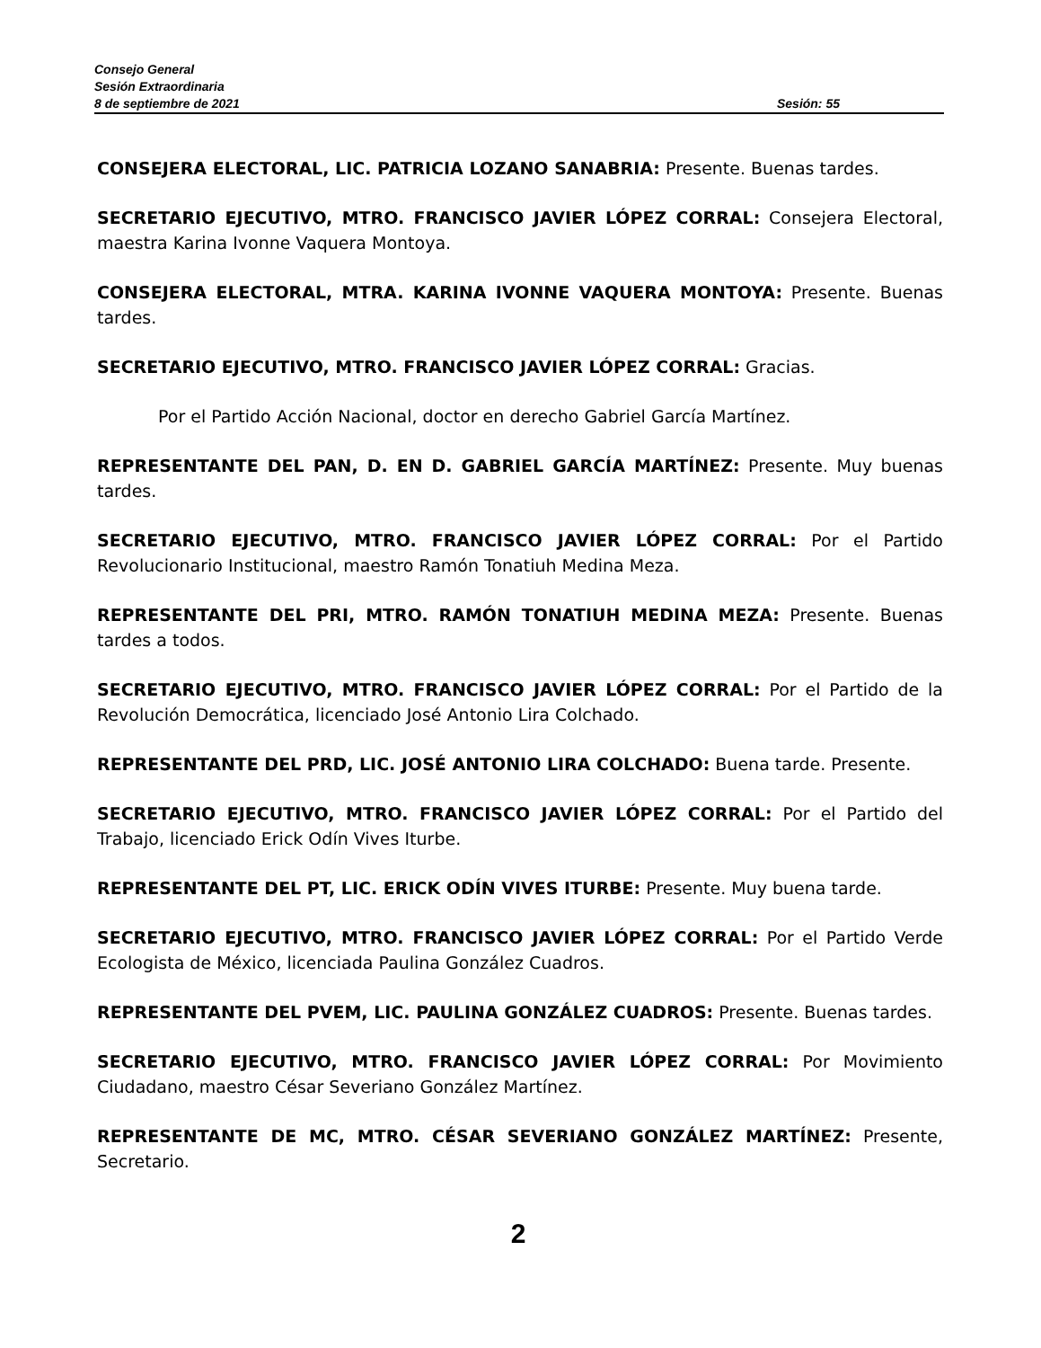Consejo General
Sesión Extraordinaria
8 de septiembre de 2021 Sesión: 55
CONSEJERA ELECTORAL, LIC. PATRICIA LOZANO SANABRIA: Presente. Buenas tardes.
SECRETARIO EJECUTIVO, MTRO. FRANCISCO JAVIER LÓPEZ CORRAL: Consejera Electoral, maestra Karina Ivonne Vaquera Montoya.
CONSEJERA ELECTORAL, MTRA. KARINA IVONNE VAQUERA MONTOYA: Presente. Buenas tardes.
SECRETARIO EJECUTIVO, MTRO. FRANCISCO JAVIER LÓPEZ CORRAL: Gracias.
Por el Partido Acción Nacional, doctor en derecho Gabriel García Martínez.
REPRESENTANTE DEL PAN, D. EN D. GABRIEL GARCÍA MARTÍNEZ: Presente. Muy buenas tardes.
SECRETARIO EJECUTIVO, MTRO. FRANCISCO JAVIER LÓPEZ CORRAL: Por el Partido Revolucionario Institucional, maestro Ramón Tonatiuh Medina Meza.
REPRESENTANTE DEL PRI, MTRO. RAMÓN TONATIUH MEDINA MEZA: Presente. Buenas tardes a todos.
SECRETARIO EJECUTIVO, MTRO. FRANCISCO JAVIER LÓPEZ CORRAL: Por el Partido de la Revolución Democrática, licenciado José Antonio Lira Colchado.
REPRESENTANTE DEL PRD, LIC. JOSÉ ANTONIO LIRA COLCHADO: Buena tarde. Presente.
SECRETARIO EJECUTIVO, MTRO. FRANCISCO JAVIER LÓPEZ CORRAL: Por el Partido del Trabajo, licenciado Erick Odín Vives Iturbe.
REPRESENTANTE DEL PT, LIC. ERICK ODÍN VIVES ITURBE: Presente. Muy buena tarde.
SECRETARIO EJECUTIVO, MTRO. FRANCISCO JAVIER LÓPEZ CORRAL: Por el Partido Verde Ecologista de México, licenciada Paulina González Cuadros.
REPRESENTANTE DEL PVEM, LIC. PAULINA GONZÁLEZ CUADROS: Presente. Buenas tardes.
SECRETARIO EJECUTIVO, MTRO. FRANCISCO JAVIER LÓPEZ CORRAL: Por Movimiento Ciudadano, maestro César Severiano González Martínez.
REPRESENTANTE DE MC, MTRO. CÉSAR SEVERIANO GONZÁLEZ MARTÍNEZ: Presente, Secretario.
2